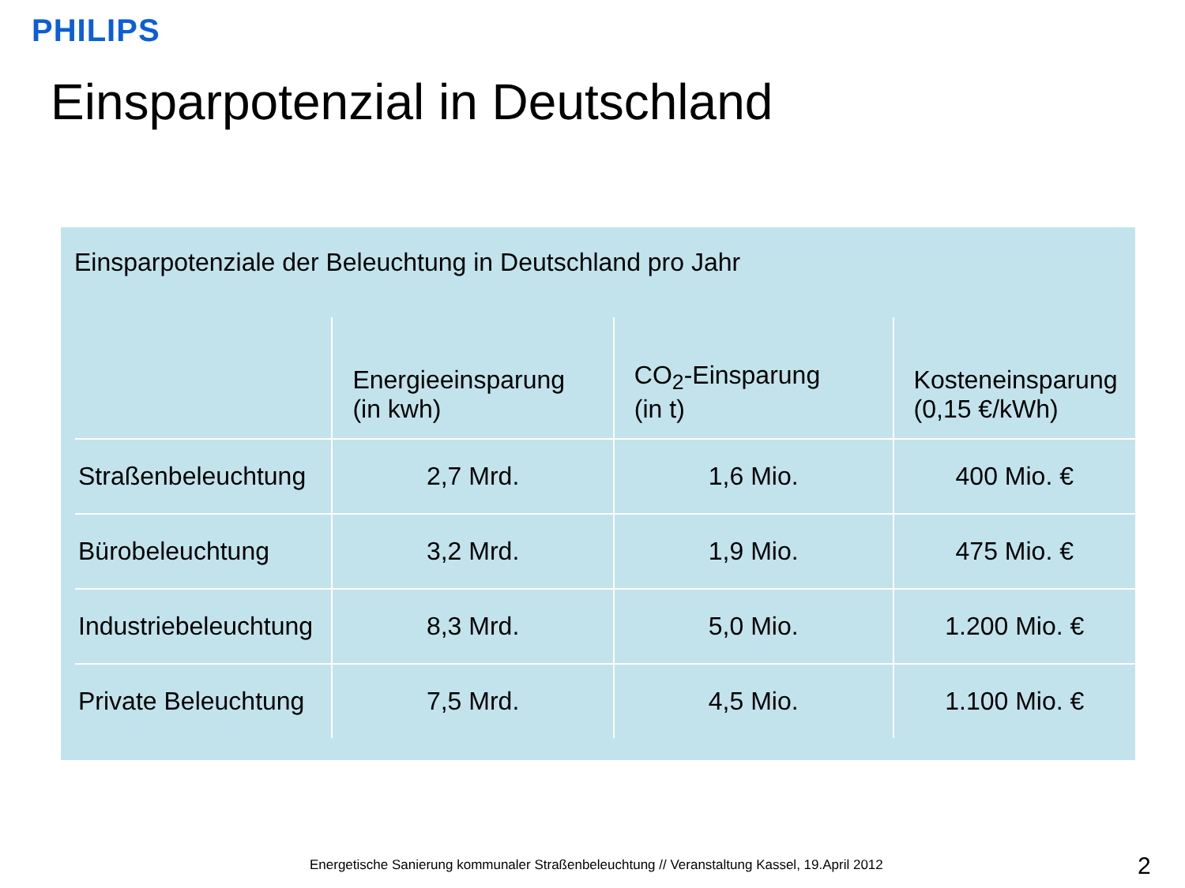PHILIPS
Einsparpotenzial in Deutschland
Einsparpotenziale der Beleuchtung in Deutschland pro Jahr
| | Energieeinsparung (in kwh) | CO<sub>2</sub>-Einsparung (in t) | Kosteneinsparung (0,15 €/kWh) |
| --- | --- | --- | --- |
| Straßenbeleuchtung | 2,7 Mrd. | 1,6 Mio. | 400 Mio. € |
| Bürobeleuchtung | 3,2 Mrd. | 1,9 Mio. | 475 Mio. € |
| Industriebeleuchtung | 8,3 Mrd. | 5,0 Mio. | 1.200 Mio. € |
| Private Beleuchtung | 7,5 Mrd. | 4,5 Mio. | 1.100 Mio. € |
Energetische Sanierung kommunaler Straßenbeleuchtung // Veranstaltung Kassel, 19.April 2012
2